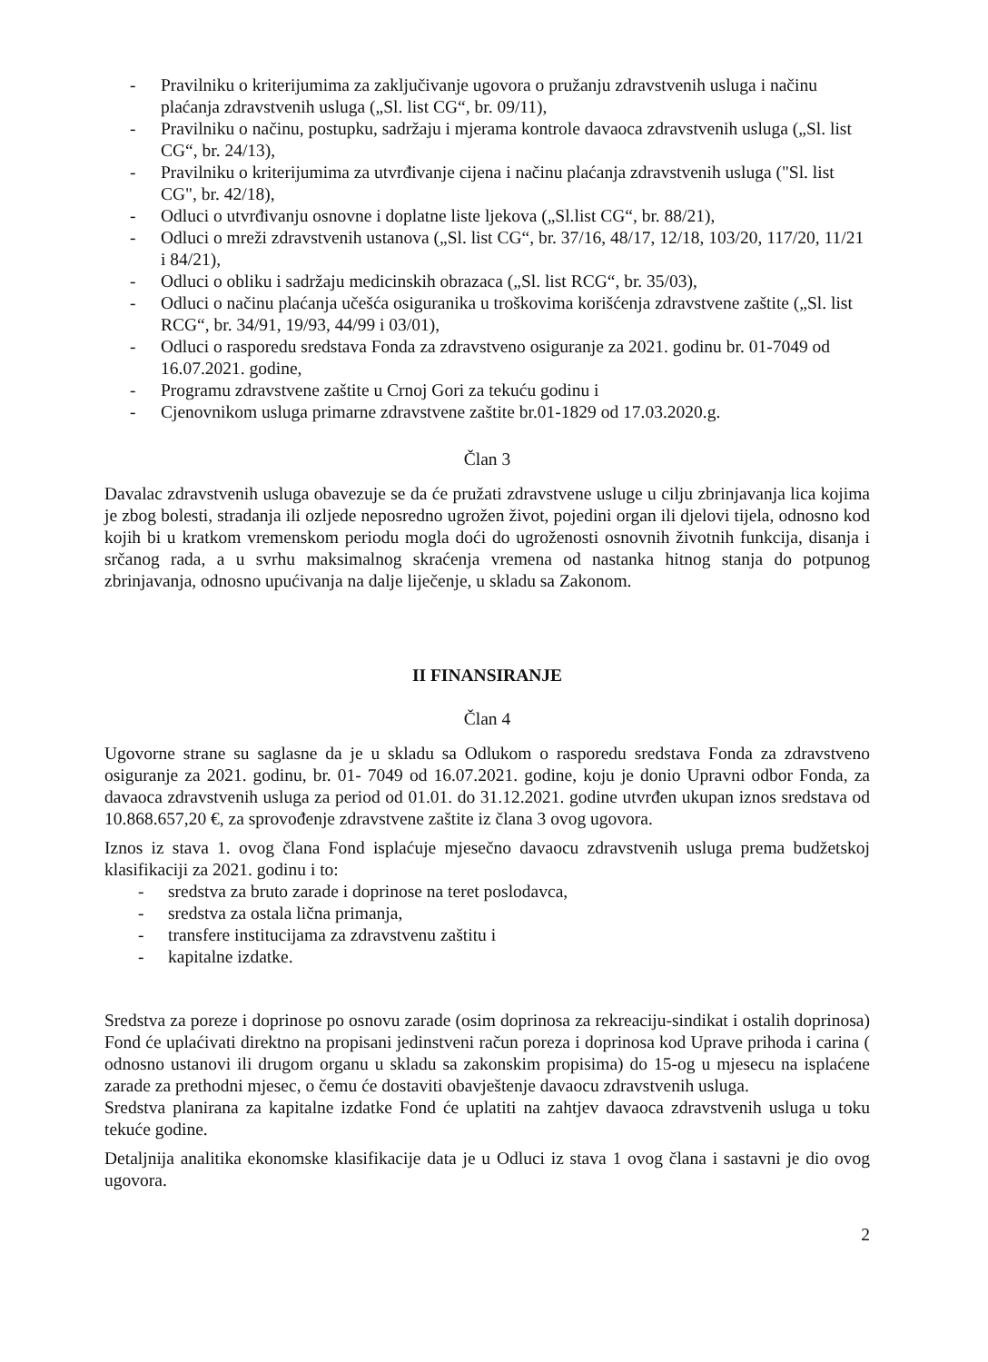- Pravilniku o kriterijumima za zaključivanje ugovora o pružanju zdravstvenih usluga i načinu plaćanja zdravstvenih usluga („Sl. list CG“, br. 09/11),
- Pravilniku o načinu, postupku, sadržaju i mjerama kontrole davaoca zdravstvenih usluga („Sl. list CG“, br. 24/13),
- Pravilniku o kriterijumima za utvrđivanje cijena i načinu plaćanja zdravstvenih usluga ("Sl. list CG", br. 42/18),
- Odluci o utvrđivanju osnovne i doplatne liste ljekova („Sl.list CG“, br. 88/21),
- Odluci o mreži zdravstvenih ustanova („Sl. list CG“, br. 37/16, 48/17, 12/18, 103/20, 117/20, 11/21 i 84/21),
- Odluci o obliku i sadržaju medicinskih obrazaca („Sl. list RCG“, br. 35/03),
- Odluci o načinu plaćanja učešća osiguranika u troškovima korišćenja zdravstvene zaštite („Sl. list RCG“, br. 34/91, 19/93, 44/99 i 03/01),
- Odluci o rasporedu sredstava Fonda za zdravstveno osiguranje za 2021. godinu br. 01-7049 od 16.07.2021. godine,
- Programu zdravstvene zaštite u Crnoj Gori za tekuću godinu i
- Cjenovnikom usluga primarne zdravstvene zaštite br.01-1829 od 17.03.2020.g.
Član 3
Davalac zdravstvenih usluga obavezuje se da će pružati zdravstvene usluge u cilju zbrinjavanja lica kojima je zbog bolesti, stradanja ili ozljede neposredno ugrožen život, pojedini organ ili djelovi tijela, odnosno kod kojih bi u kratkom vremenskom periodu mogla doći do ugroženosti osnovnih životnih funkcija, disanja i srčanog rada, a u svrhu maksimalnog skraćenja vremena od nastanka hitnog stanja do potpunog zbrinjavanja, odnosno upućivanja na dalje liječenje, u skladu sa Zakonom.
II FINANSIRANJE
Član 4
Ugovorne strane su saglasne da je u skladu sa Odlukom o rasporedu sredstava Fonda za zdravstveno osiguranje za 2021. godinu, br. 01- 7049 od 16.07.2021. godine, koju je donio Upravni odbor Fonda, za davaoca zdravstvenih usluga za period od 01.01. do 31.12.2021. godine utvrđen ukupan iznos sredstava od 10.868.657,20 €, za sprovođenje zdravstvene zaštite iz člana 3 ovog ugovora.
Iznos iz stava 1. ovog člana Fond isplaćuje mjesečno davaocu zdravstvenih usluga prema budžetskoj klasifikaciji za 2021. godinu i to:
- sredstva za bruto zarade i doprinose na teret poslodavca,
- sredstva za ostala lična primanja,
- transfere institucijama za zdravstvenu zaštitu i
- kapitalne izdatke.
Sredstva za poreze i doprinose po osnovu zarade (osim doprinosa za rekreaciju-sindikat i ostalih doprinosa) Fond će uplaćivati direktno na propisani jedinstveni račun poreza i doprinosa kod Uprave prihoda i carina ( odnosno ustanovi ili drugom organu u skladu sa zakonskim propisima) do 15-og u mjesecu na isplaćene zarade za prethodni mjesec, o čemu će dostaviti obavještenje davaocu zdravstvenih usluga.
Sredstva planirana za kapitalne izdatke Fond će uplatiti na zahtjev davaoca zdravstvenih usluga u toku tekuće godine.
Detaljnija analitika ekonomske klasifikacije data je u Odluci iz stava 1 ovog člana i sastavni je dio ovog ugovora.
2